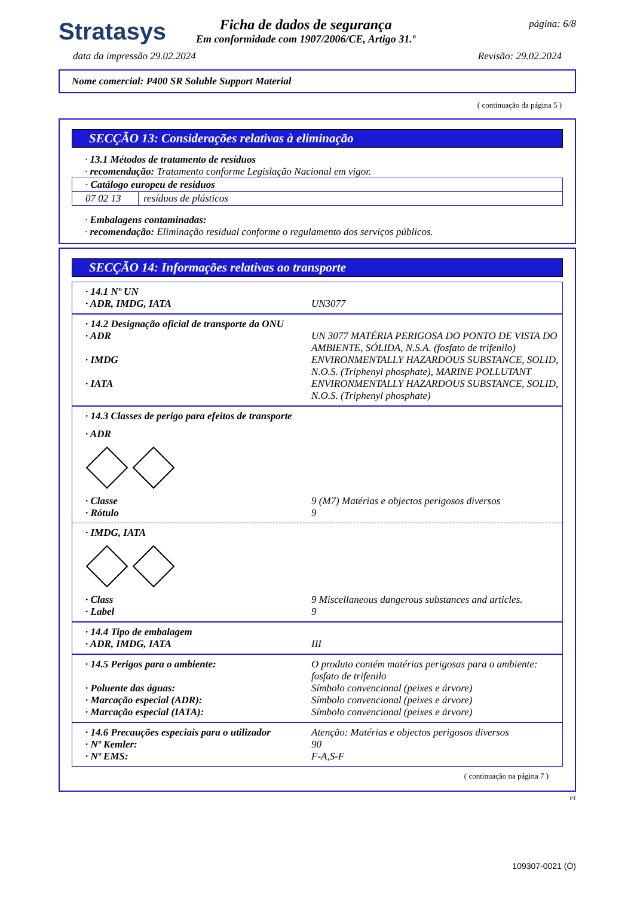página: 6/8
Stratasys
Ficha de dados de segurança
Em conformidade com 1907/2006/CE, Artigo 31.º
data da impressão 29.02.2024 Revisão: 29.02.2024
Nome comercial: P400 SR Soluble Support Material
( continuação da página 5 )
SECÇÃO 13: Considerações relativas à eliminação
· 13.1 Métodos de tratamento de resíduos
· recomendação: Tratamento conforme Legislação Nacional em vigor.
| · Catálogo europeu de resíduos | |
| 07 02 13 | resíduos de plásticos |
· Embalagens contaminadas:
· recomendação: Eliminação residual conforme o regulamento dos serviços públicos.
SECÇÃO 14: Informações relativas ao transporte
· 14.1 Nº UN
· ADR, IMDG, IATA
UN3077
· 14.2 Designação oficial de transporte da ONU
· ADR
UN 3077 MATÉRIA PERIGOSA DO PONTO DE VISTA DO AMBIENTE, SÓLIDA, N.S.A. (fosfato de trifenilo)
· IMDG
ENVIRONMENTALLY HAZARDOUS SUBSTANCE, SOLID, N.O.S. (Triphenyl phosphate), MARINE POLLUTANT
· IATA
ENVIRONMENTALLY HAZARDOUS SUBSTANCE, SOLID, N.O.S. (Triphenyl phosphate)
· 14.3 Classes de perigo para efeitos de transporte
· ADR
· Classe
9 (M7) Matérias e objectos perigosos diversos
· Rótulo
9
· IMDG, IATA
· Class
9 Miscellaneous dangerous substances and articles.
· Label
9
· 14.4 Tipo de embalagem
· ADR, IMDG, IATA
III
· 14.5 Perigos para o ambiente:
O produto contém matérias perigosas para o ambiente: fosfato de trifenilo
· Poluente das águas:
Símbolo convencional (peixes e árvore)
· Marcação especial (ADR):
Símbolo convencional (peixes e árvore)
· Marcação especial (IATA):
Símbolo convencional (peixes e árvore)
· 14.6 Precauções especiais para o utilizador
Atenção: Matérias e objectos perigosos diversos
· Nº Kemler:
90
· Nº EMS:
F-A,S-F
( continuação na página 7 )
PT
109307-0021 (Ó)